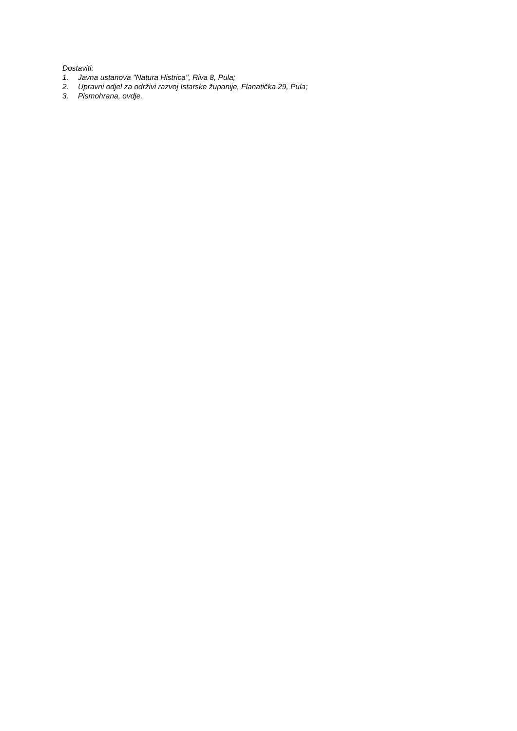Dostaviti:
1. Javna ustanova "Natura Histrica", Riva 8, Pula;
2. Upravni odjel za održivi razvoj Istarske županije, Flanatička 29, Pula;
3. Pismohrana, ovdje.